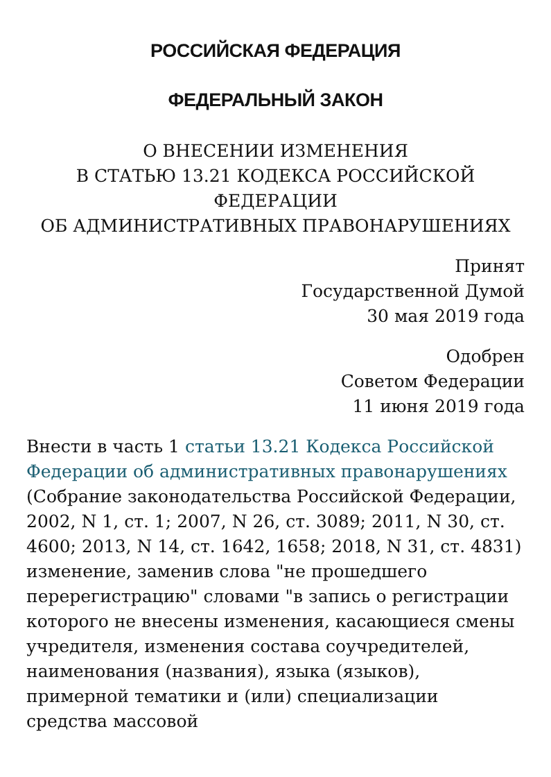РОССИЙСКАЯ ФЕДЕРАЦИЯ
ФЕДЕРАЛЬНЫЙ ЗАКОН
О ВНЕСЕНИИ ИЗМЕНЕНИЯ
В СТАТЬЮ 13.21 КОДЕКСА РОССИЙСКОЙ
ФЕДЕРАЦИИ
ОБ АДМИНИСТРАТИВНЫХ ПРАВОНАРУШЕНИЯХ
Принят
Государственной Думой
30 мая 2019 года
Одобрен
Советом Федерации
11 июня 2019 года
Внести в часть 1 статьи 13.21 Кодекса Российской Федерации об административных правонарушениях (Собрание законодательства Российской Федерации, 2002, N 1, ст. 1; 2007, N 26, ст. 3089; 2011, N 30, ст. 4600; 2013, N 14, ст. 1642, 1658; 2018, N 31, ст. 4831) изменение, заменив слова "не прошедшего перерегистрацию" словами "в запись о регистрации которого не внесены изменения, касающиеся смены учредителя, изменения состава соучредителей, наименования (названия), языка (языков), примерной тематики и (или) специализации средства массовой